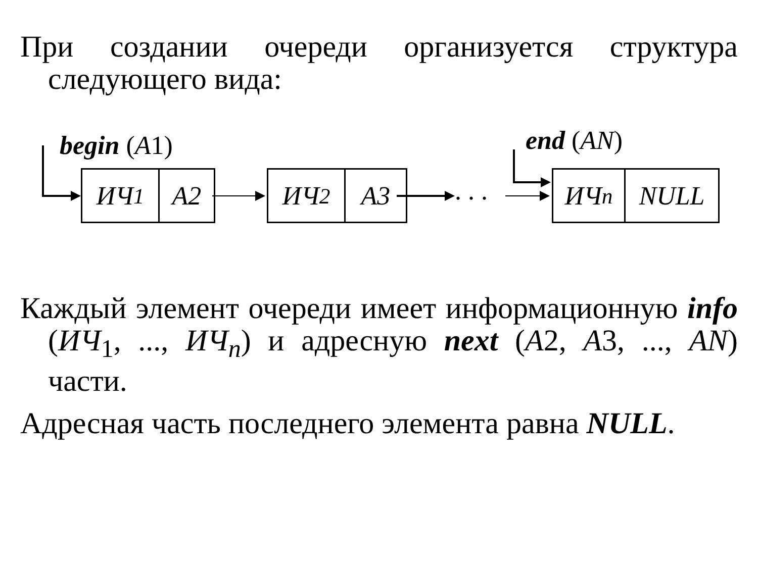При создании очереди организуется структура следующего вида:
begin (A1) end (AN)
ИЧ<sub>1</sub> A2
ИЧ<sub>2</sub> A3 . . .
ИЧ<sub>n</sub> NULL
Каждый элемент очереди имеет информационную info (ИЧ<sub>1</sub>, ..., ИЧ<sub>n</sub>) и адресную next (A2, A3, ..., AN) части.
Адресная часть последнего элемента равна NULL.